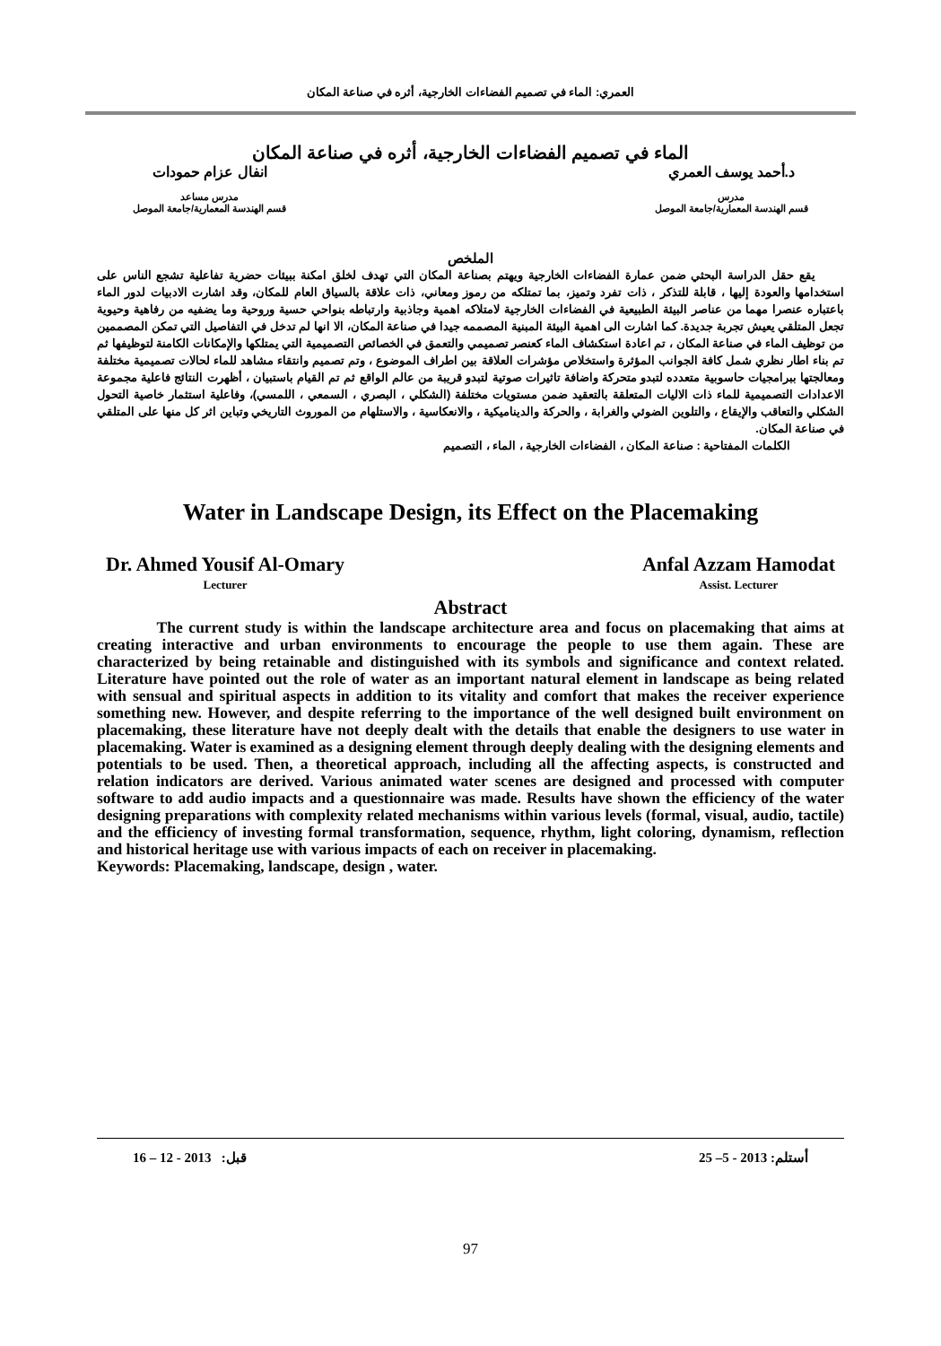العمري: الماء في تصميم الفضاءات الخارجية، أثره في صناعة المكان
الماء في تصميم الفضاءات الخارجية، أثره في صناعة المكان
د.أحمد يوسف العمري
مدرس
قسم الهندسة المعمارية/جامعة الموصل
انفال عزام حمودات
مدرس مساعد
قسم الهندسة المعمارية/جامعة الموصل
الملخص
يقع حقل الدراسة البحثي ضمن عمارة الفضاءات الخارجية ويهتم بصناعة المكان التي تهدف لخلق امكنة ببيئات حضرية تفاعلية تشجع الناس على استخدامها والعودة إليها ، قابلة للتذكر ، ذات تفرد وتميز، بما تمتلكه من رموز ومعاني، ذات علاقة بالسياق العام للمكان، وقد اشارت الادبيات لدور الماء باعتباره عنصرا مهما من عناصر البيئة الطبيعية في الفضاءات الخارجية لامتلاكه اهمية وجاذبية وارتباطه بنواحي حسية وروحية وما يضفيه من رفاهية وحيوية تجعل المتلقي يعيش تجربة جديدة. كما اشارت الى اهمية البيئة المبنية المصممه جيدا في صناعة المكان، الا انها لم تدخل في التفاصيل التي تمكن المصممين من توظيف الماء في صناعة المكان ، تم اعادة استكشاف الماء كعنصر تصميمي والتعمق في الخصائص التصميمية التي يمتلكها والإمكانات الكامنة لتوظيفها ثم تم بناء اطار نظري شمل كافة الجوانب المؤثرة واستخلاص مؤشرات العلاقة بين اطراف الموضوع ، وتم تصميم وانتقاء مشاهد للماء لحالات تصميمية مختلفة ومعالجتها ببرامجيات حاسوبية متعدده لتبدو متحركة واضافة تاثيرات صوتية لتبدو قريبة من عالم الواقع ثم تم القيام باستبيان ، أظهرت النتائج فاعلية مجموعة الاعدادات التصميمية للماء ذات الاليات المتعلقة بالتعقيد ضمن مستويات مختلفة (الشكلي ، البصري ، السمعي ، اللمسي)، وفاعلية استثمار خاصية التحول الشكلي والتعاقب والإيقاع ، والتلوين الضوئي والغرابة ، والحركة والديناميكية ، والانعكاسية ، والاستلهام من الموروث التاريخي وتباين اثر كل منها على المتلقي في صناعة المكان.
الكلمات المفتاحية : صناعة المكان ، الفضاءات الخارجية ، الماء ، التصميم
Water in Landscape Design, its Effect on the Placemaking
Dr. Ahmed Yousif Al-Omary
Lecturer
Anfal Azzam Hamodat
Assist. Lecturer
Abstract
The current study is within the landscape architecture area and focus on placemaking that aims at creating interactive and urban environments to encourage the people to use them again. These are characterized by being retainable and distinguished with its symbols and significance and context related. Literature have pointed out the role of water as an important natural element in landscape as being related with sensual and spiritual aspects in addition to its vitality and comfort that makes the receiver experience something new. However, and despite referring to the importance of the well designed built environment on placemaking, these literature have not deeply dealt with the details that enable the designers to use water in placemaking. Water is examined as a designing element through deeply dealing with the designing elements and potentials to be used. Then, a theoretical approach, including all the affecting aspects, is constructed and relation indicators are derived. Various animated water scenes are designed and processed with computer software to add audio impacts and a questionnaire was made. Results have shown the efficiency of the water designing preparations with complexity related mechanisms within various levels (formal, visual, audio, tactile) and the efficiency of investing formal transformation, sequence, rhythm, light coloring, dynamism, reflection and historical heritage use with various impacts of each on receiver in placemaking.
Keywords: Placemaking, landscape, design , water.
أستلم: 2013 - 5– 25 قبل: 2013 - 12 – 16
97